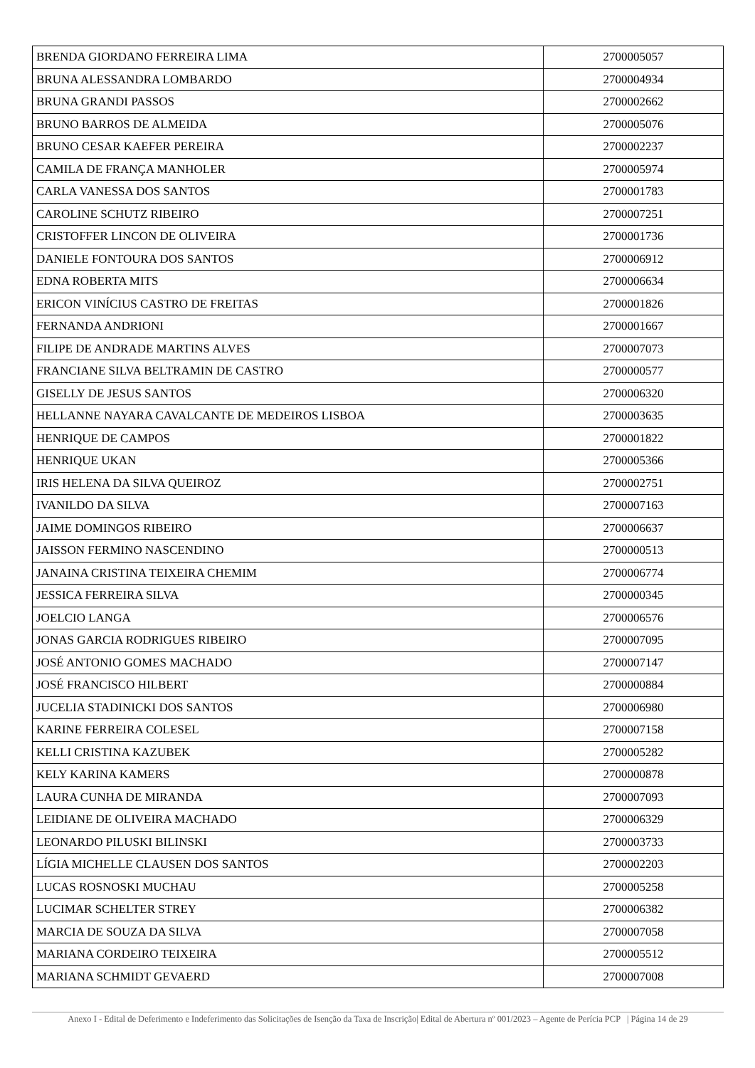| BRENDA GIORDANO FERREIRA LIMA | 2700005057 |
| BRUNA ALESSANDRA LOMBARDO | 2700004934 |
| BRUNA GRANDI PASSOS | 2700002662 |
| BRUNO BARROS DE ALMEIDA | 2700005076 |
| BRUNO CESAR KAEFER PEREIRA | 2700002237 |
| CAMILA DE FRANÇA MANHOLER | 2700005974 |
| CARLA VANESSA DOS SANTOS | 2700001783 |
| CAROLINE SCHUTZ RIBEIRO | 2700007251 |
| CRISTOFFER LINCON DE OLIVEIRA | 2700001736 |
| DANIELE FONTOURA DOS SANTOS | 2700006912 |
| EDNA ROBERTA MITS | 2700006634 |
| ERICON VINÍCIUS CASTRO DE FREITAS | 2700001826 |
| FERNANDA ANDRIONI | 2700001667 |
| FILIPE DE ANDRADE MARTINS ALVES | 2700007073 |
| FRANCIANE SILVA BELTRAMIN DE CASTRO | 2700000577 |
| GISELLY DE JESUS SANTOS | 2700006320 |
| HELLANNE NAYARA CAVALCANTE DE MEDEIROS LISBOA | 2700003635 |
| HENRIQUE DE CAMPOS | 2700001822 |
| HENRIQUE UKAN | 2700005366 |
| IRIS HELENA DA SILVA QUEIROZ | 2700002751 |
| IVANILDO DA SILVA | 2700007163 |
| JAIME DOMINGOS RIBEIRO | 2700006637 |
| JAISSON FERMINO NASCENDINO | 2700000513 |
| JANAINA CRISTINA TEIXEIRA CHEMIM | 2700006774 |
| JESSICA FERREIRA SILVA | 2700000345 |
| JOELCIO LANGA | 2700006576 |
| JONAS GARCIA RODRIGUES RIBEIRO | 2700007095 |
| JOSÉ ANTONIO GOMES MACHADO | 2700007147 |
| JOSÉ FRANCISCO HILBERT | 2700000884 |
| JUCELIA STADINICKI DOS SANTOS | 2700006980 |
| KARINE FERREIRA COLESEL | 2700007158 |
| KELLI CRISTINA KAZUBEK | 2700005282 |
| KELY KARINA KAMERS | 2700000878 |
| LAURA CUNHA DE MIRANDA | 2700007093 |
| LEIDIANE DE OLIVEIRA MACHADO | 2700006329 |
| LEONARDO PILUSKI BILINSKI | 2700003733 |
| LÍGIA MICHELLE CLAUSEN DOS SANTOS | 2700002203 |
| LUCAS ROSNOSKI MUCHAU | 2700005258 |
| LUCIMAR SCHELTER STREY | 2700006382 |
| MARCIA DE SOUZA DA SILVA | 2700007058 |
| MARIANA CORDEIRO TEIXEIRA | 2700005512 |
| MARIANA SCHMIDT GEVAERD | 2700007008 |
Anexo I - Edital de Deferimento e Indeferimento das Solicitações de Isenção da Taxa de Inscrição| Edital de Abertura nº 001/2023 – Agente de Perícia PCP | Página 14 de 29